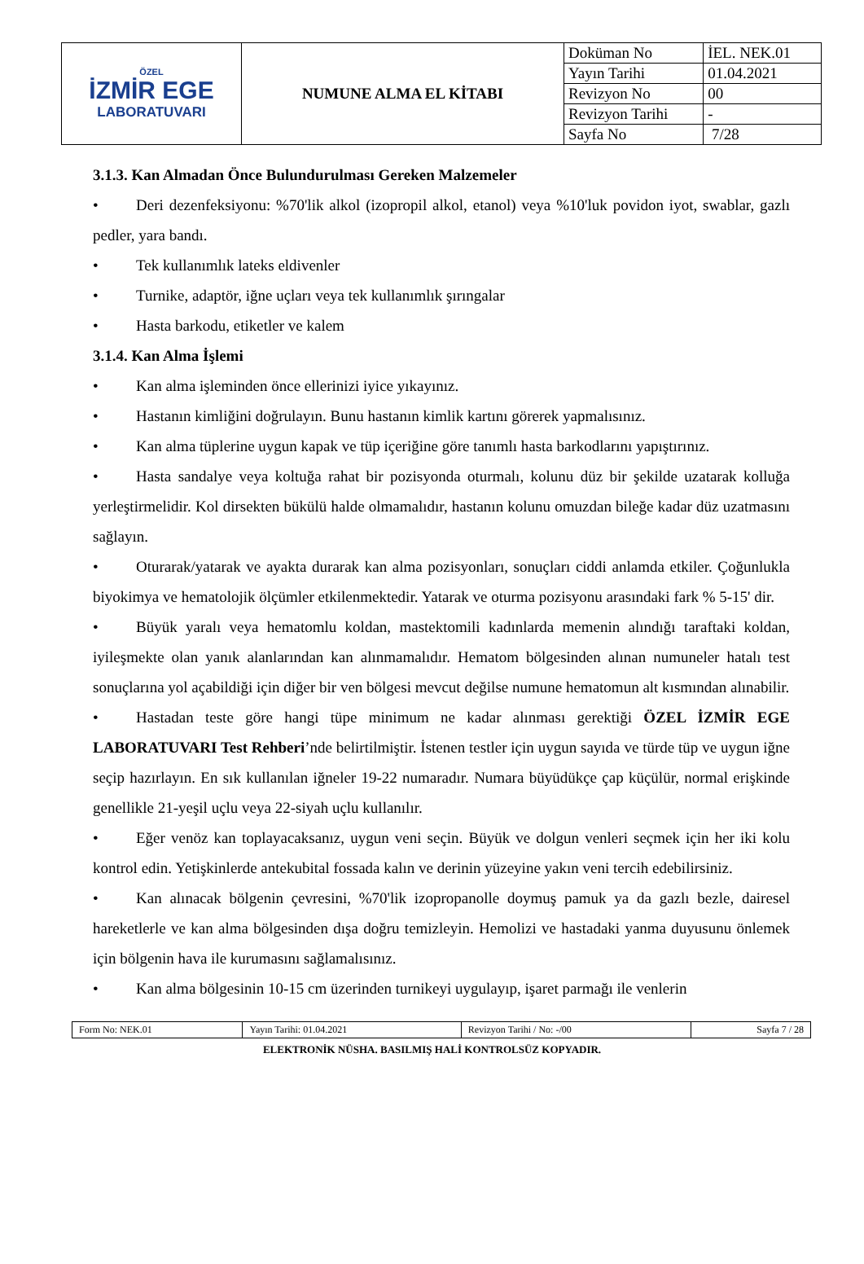| ÖZEL İZMİR EGE LABORATUVARI | NUMUNE ALMA EL KİTABI | Doküman No | İEL. NEK.01 |
| | | Yayın Tarihi | 01.04.2021 |
| | | Revizyon No | 00 |
| | | Revizyon Tarihi | - |
| | | Sayfa No | 7/28 |
3.1.3. Kan Almadan Önce Bulundurulması Gereken Malzemeler
• Deri dezenfeksiyonu: %70'lik alkol (izopropil alkol, etanol) veya %10'luk povidon iyot, swablar, gazlı pedler, yara bandı.
• Tek kullanımlık lateks eldivenler
• Turnike, adaptör, iğne uçları veya tek kullanımlık şırıngalar
• Hasta barkodu, etiketler ve kalem
3.1.4. Kan Alma İşlemi
• Kan alma işleminden önce ellerinizi iyice yıkayınız.
• Hastanın kimliğini doğrulayın. Bunu hastanın kimlik kartını görerek yapmalısınız.
• Kan alma tüplerine uygun kapak ve tüp içeriğine göre tanımlı hasta barkodlarını yapıştırınız.
• Hasta sandalye veya koltuğa rahat bir pozisyonda oturmalı, kolunu düz bir şekilde uzatarak kolluğa yerleştirmelidir. Kol dirsekten bükülü halde olmamalıdır, hastanın kolunu omuzdan bileğe kadar düz uzatmasını sağlayın.
• Oturarak/yatarak ve ayakta durarak kan alma pozisyonları, sonuçları ciddi anlamda etkiler. Çoğunlukla biyokimya ve hematolojik ölçümler etkilenmektedir. Yatarak ve oturma pozisyonu arasındaki fark % 5-15' dir.
• Büyük yaralı veya hematomlu koldan, mastektomili kadınlarda memenin alındığı taraftaki koldan, iyileşmekte olan yanık alanlarından kan alınmamalıdır. Hematom bölgesinden alınan numuneler hatalı test sonuçlarına yol açabildiği için diğer bir ven bölgesi mevcut değilse numune hematomun alt kısmından alınabilir.
• Hastadan teste göre hangi tüpe minimum ne kadar alınması gerektiği ÖZEL İZMİR EGE LABORATUVARI Test Rehberi’nde belirtilmiştir. İstenen testler için uygun sayıda ve türde tüp ve uygun iğne seçip hazırlayın. En sık kullanılan iğneler 19-22 numaradır. Numara büyüdükçe çap küçülür, normal erişkinde genellikle 21-yeşil uçlu veya 22-siyah uçlu kullanılır.
• Eğer venöz kan toplayacaksanız, uygun veni seçin. Büyük ve dolgun venleri seçmek için her iki kolu kontrol edin. Yetişkinlerde antekubital fossada kalın ve derinin yüzeyine yakın veni tercih edebilirsiniz.
• Kan alınacak bölgenin çevresini, %70'lik izopropanolle doymuş pamuk ya da gazlı bezle, dairesel hareketlerle ve kan alma bölgesinden dışa doğru temizleyin. Hemolizi ve hastadaki yanma duyusunu önlemek için bölgenin hava ile kurumasını sağlamalısınız.
• Kan alma bölgesinin 10-15 cm üzerinden turnikeyi uygulayıp, işaret parmağı ile venlerin
| Form No: NEK.01 | Yayın Tarihi: 01.04.2021 | Revizyon Tarihi / No: -/00 | Sayfa 7 / 28 |
ELEKTRONİK NÜSHA. BASILMIŞ HALİ KONTROLSÜZ KOPYADIR.